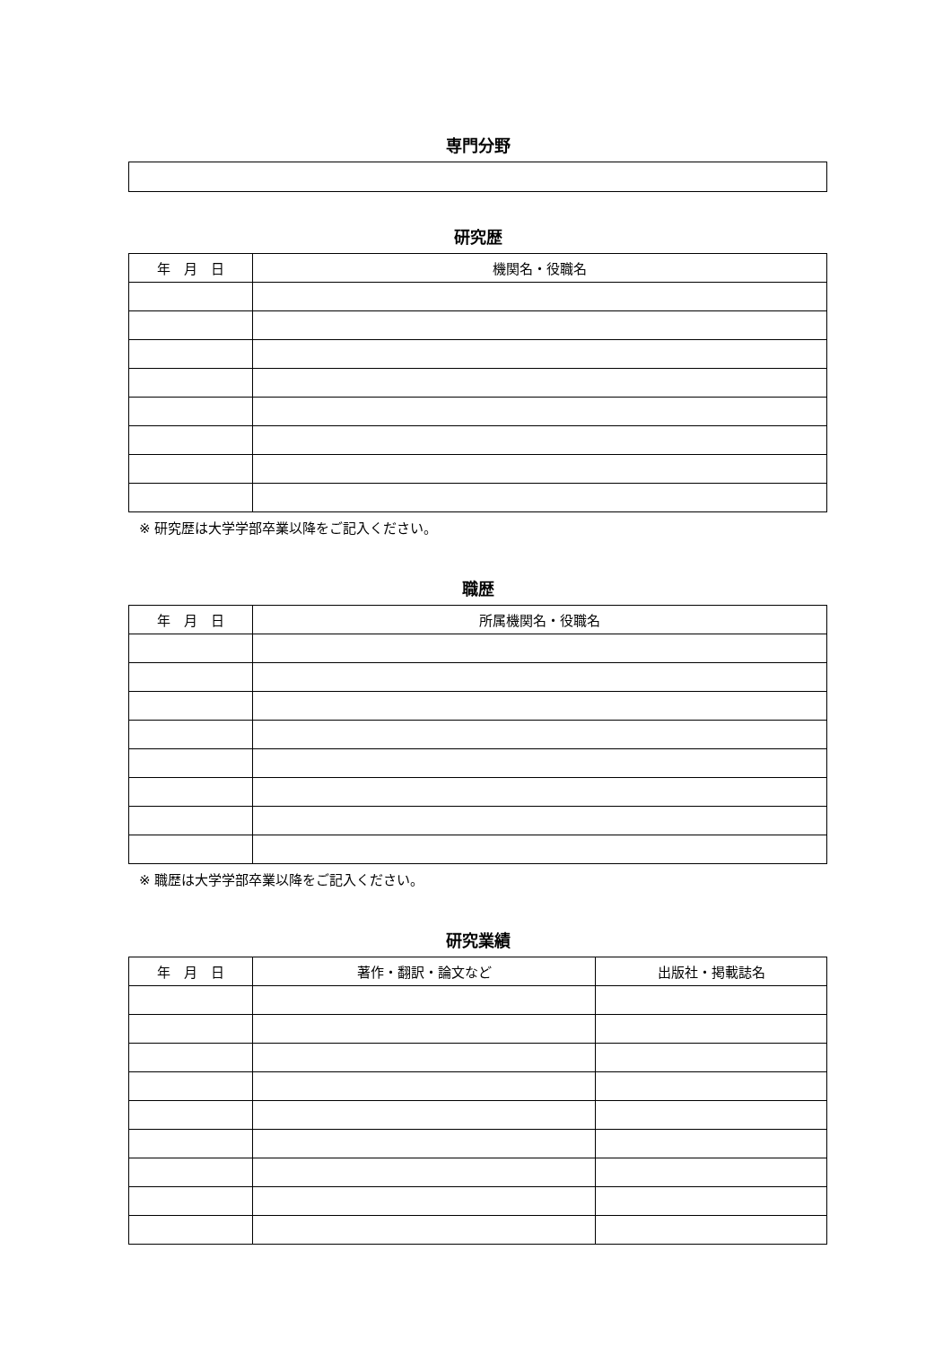専門分野
研究歴
| 年 月 日 | 機関名・役職名 |
| --- | --- |
※ 研究歴は大学学部卒業以降をご記入ください。
職歴
| 年 月 日 | 所属機関名・役職名 |
| --- | --- |
※ 職歴は大学学部卒業以降をご記入ください。
研究業績
| 年 月 日 | 著作・翻訳・論文など | 出版社・掲載誌名 |
| --- | --- | --- |